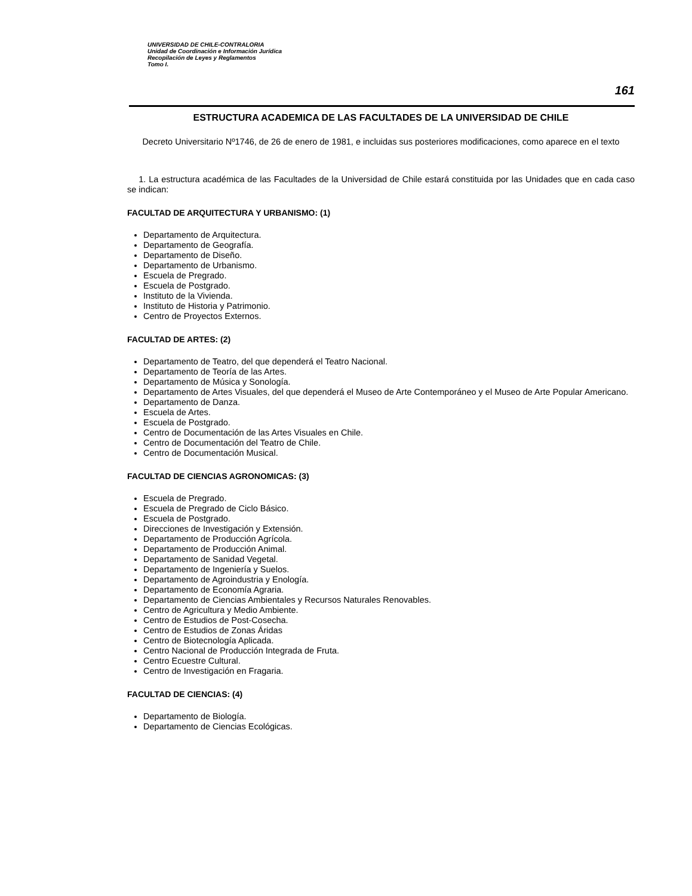UNIVERSIDAD DE CHILE-CONTRALORIA
Unidad de Coordinación e Información Jurídica
Recopilación de Leyes y Reglamentos
Tomo I.
161
ESTRUCTURA ACADEMICA DE LAS FACULTADES DE LA UNIVERSIDAD DE CHILE
Decreto Universitario Nº1746, de 26 de enero de 1981, e incluidas sus posteriores modificaciones, como aparece en el texto
1. La estructura académica de las Facultades de la Universidad de Chile estará constituida por las Unidades que en cada caso se indican:
FACULTAD DE ARQUITECTURA Y URBANISMO: (1)
Departamento de Arquitectura.
Departamento de Geografía.
Departamento de Diseño.
Departamento de Urbanismo.
Escuela de Pregrado.
Escuela de Postgrado.
Instituto de la Vivienda.
Instituto de Historia y Patrimonio.
Centro de Proyectos Externos.
FACULTAD DE ARTES: (2)
Departamento de Teatro, del que dependerá el Teatro Nacional.
Departamento de Teoría de las Artes.
Departamento de Música y Sonología.
Departamento de Artes Visuales, del que dependerá el Museo de Arte Contemporáneo y el Museo de Arte Popular Americano.
Departamento de Danza.
Escuela de Artes.
Escuela de Postgrado.
Centro de Documentación de las Artes Visuales en Chile.
Centro de Documentación del Teatro de Chile.
Centro de Documentación Musical.
FACULTAD DE CIENCIAS AGRONOMICAS: (3)
Escuela de Pregrado.
Escuela de Pregrado de Ciclo Básico.
Escuela de Postgrado.
Direcciones de Investigación y Extensión.
Departamento de Producción Agrícola.
Departamento de Producción Animal.
Departamento de Sanidad Vegetal.
Departamento de Ingeniería y Suelos.
Departamento de Agroindustria y Enología.
Departamento de Economía Agraria.
Departamento de Ciencias Ambientales y Recursos Naturales Renovables.
Centro de Agricultura y Medio Ambiente.
Centro de Estudios de Post-Cosecha.
Centro de Estudios de Zonas Áridas
Centro de Biotecnología Aplicada.
Centro Nacional de Producción Integrada de Fruta.
Centro Ecuestre Cultural.
Centro de Investigación en Fragaria.
FACULTAD DE CIENCIAS: (4)
Departamento de Biología.
Departamento de Ciencias Ecológicas.